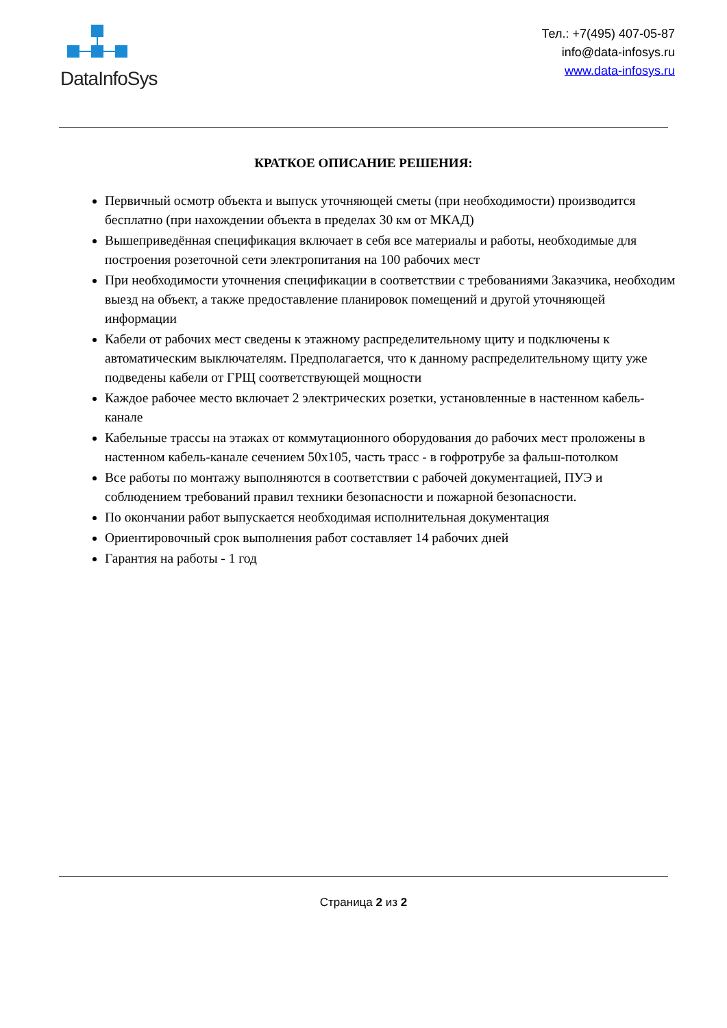DataInfoSys
Тел.: +7(495) 407-05-87
info@data-infosys.ru
www.data-infosys.ru
КРАТКОЕ ОПИСАНИЕ РЕШЕНИЯ:
Первичный осмотр объекта и выпуск уточняющей сметы (при необходимости) производится бесплатно (при нахождении объекта в пределах 30 км от МКАД)
Вышеприведённая спецификация включает в себя все материалы и работы, необходимые для построения розеточной сети электропитания на 100 рабочих мест
При необходимости уточнения спецификации в соответствии с требованиями Заказчика, необходим выезд на объект, а также предоставление планировок помещений и другой уточняющей информации
Кабели от рабочих мест сведены к этажному распределительному щиту и подключены к автоматическим выключателям. Предполагается, что к данному распределительному щиту уже подведены кабели от ГРЩ соответствующей мощности
Каждое рабочее место включает 2 электрических розетки, установленные в настенном кабель-канале
Кабельные трассы на этажах от коммутационного оборудования до рабочих мест проложены в настенном кабель-канале сечением 50x105, часть трасс - в гофротрубе за фальш-потолком
Все работы по монтажу выполняются в соответствии с рабочей документацией, ПУЭ и соблюдением требований правил техники безопасности и пожарной безопасности.
По окончании работ выпускается необходимая исполнительная документация
Ориентировочный срок выполнения работ составляет 14 рабочих дней
Гарантия на работы - 1 год
Страница 2 из 2